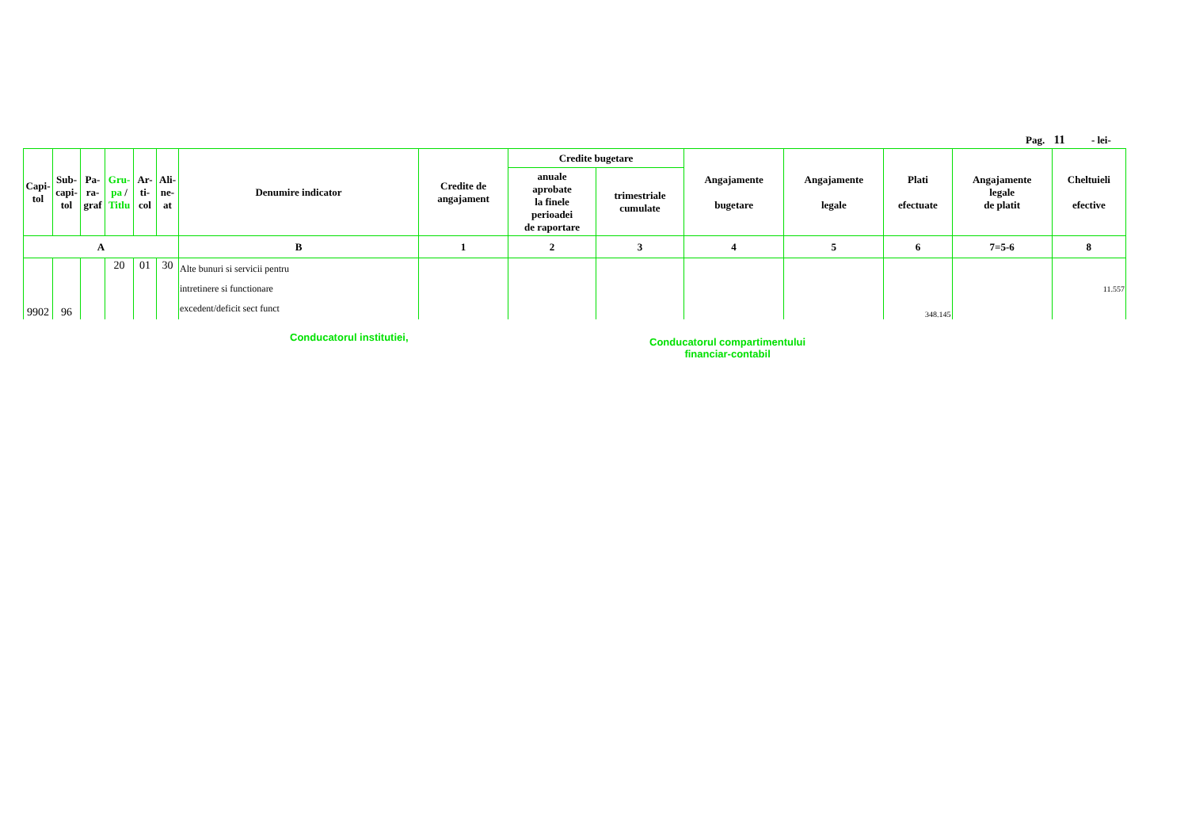Pag. 11 - lei-
| Capi- tol | Sub- capi- tol | Pa- ra- graf | Gru- pa / Titlu | Ar- ti- col | Ali- ne- at | Denumire indicator | Credite de angajament | Credite bugetare | | Angajamente bugetare | Angajamente legale | Plati efectuate | Angajamente legale de platit | Cheltuieli efective |
| --- | --- | --- | --- | --- | --- | --- | --- | --- | --- | --- | --- | --- | --- | --- |
| | | | | | | | | anuale aprobate la finele perioadei de raportare | trimestriale cumulate | | | | | |
| A | | | | | | B | 1 | 2 | 3 | 4 | 5 | 6 | 7=5-6 | 8 |
| 9902 | 96 | | 20 | 01 | 30 | Alte bunuri si servicii pentru intretinere si functionare excedent/deficit sect funct | | | | | | 348.145 | | 11.557 |
Conducatorul institutiei,
Conducatorul compartimentului
financiar-contabil